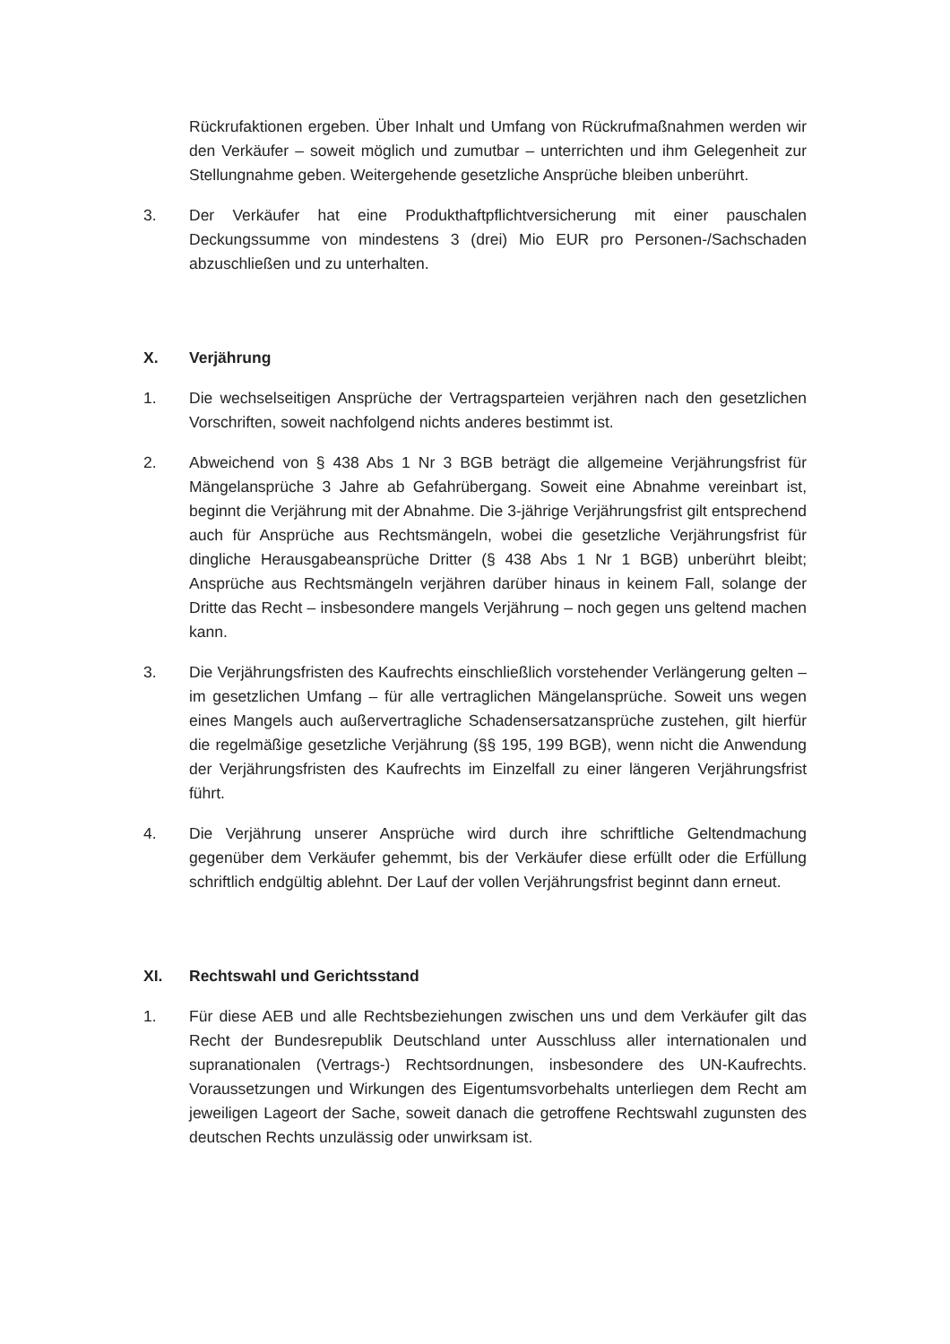Rückrufaktionen ergeben. Über Inhalt und Umfang von Rückrufmaßnahmen werden wir den Verkäufer – soweit möglich und zumutbar – unterrichten und ihm Gelegenheit zur Stellungnahme geben. Weitergehende gesetzliche Ansprüche bleiben unberührt.
3. Der Verkäufer hat eine Produkthaftpflichtversicherung mit einer pauschalen Deckungssumme von mindestens 3 (drei) Mio EUR pro Personen-/Sachschaden abzuschließen und zu unterhalten.
X. Verjährung
1. Die wechselseitigen Ansprüche der Vertragsparteien verjähren nach den gesetzlichen Vorschriften, soweit nachfolgend nichts anderes bestimmt ist.
2. Abweichend von § 438 Abs 1 Nr 3 BGB beträgt die allgemeine Verjährungsfrist für Mängelansprüche 3 Jahre ab Gefahrübergang. Soweit eine Abnahme vereinbart ist, beginnt die Verjährung mit der Abnahme. Die 3-jährige Verjährungsfrist gilt entsprechend auch für Ansprüche aus Rechtsmängeln, wobei die gesetzliche Verjährungsfrist für dingliche Herausgabeansprüche Dritter (§ 438 Abs 1 Nr 1 BGB) unberührt bleibt; Ansprüche aus Rechtsmängeln verjähren darüber hinaus in keinem Fall, solange der Dritte das Recht – insbesondere mangels Verjährung – noch gegen uns geltend machen kann.
3. Die Verjährungsfristen des Kaufrechts einschließlich vorstehender Verlängerung gelten – im gesetzlichen Umfang – für alle vertraglichen Mängelansprüche. Soweit uns wegen eines Mangels auch außervertragliche Schadensersatzansprüche zustehen, gilt hierfür die regelmäßige gesetzliche Verjährung (§§ 195, 199 BGB), wenn nicht die Anwendung der Verjährungsfristen des Kaufrechts im Einzelfall zu einer längeren Verjährungsfrist führt.
4. Die Verjährung unserer Ansprüche wird durch ihre schriftliche Geltendmachung gegenüber dem Verkäufer gehemmt, bis der Verkäufer diese erfüllt oder die Erfüllung schriftlich endgültig ablehnt. Der Lauf der vollen Verjährungsfrist beginnt dann erneut.
XI. Rechtswahl und Gerichtsstand
1. Für diese AEB und alle Rechtsbeziehungen zwischen uns und dem Verkäufer gilt das Recht der Bundesrepublik Deutschland unter Ausschluss aller internationalen und supranationalen (Vertrags-) Rechtsordnungen, insbesondere des UN-Kaufrechts. Voraussetzungen und Wirkungen des Eigentumsvorbehalts unterliegen dem Recht am jeweiligen Lageort der Sache, soweit danach die getroffene Rechtswahl zugunsten des deutschen Rechts unzulässig oder unwirksam ist.